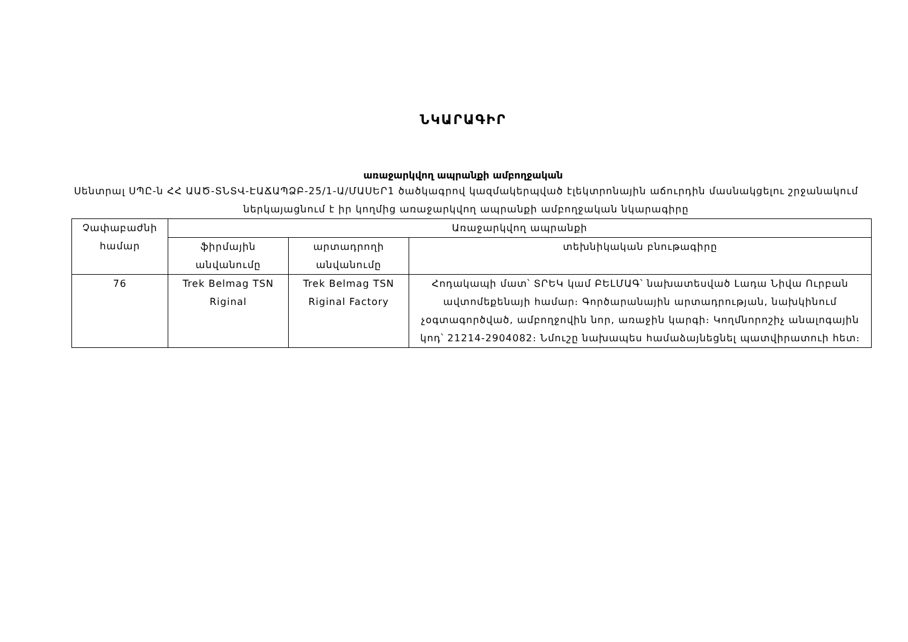ՆԿԱՐԱԳԻՐ
առաջարկվող ապրանքի ամբողջական
Սենտրալ ՍՊԸ-ն ՀՀ ԱԱԾ-ՏՆՏՎ-ԷԱՃԱՊՁԲ-25/1-Ա/ՄԱՍԵՐ1 ծածկագրով կազմակերպված էլեկտրոնային աճուրդին մասնակցելու շրջանակում ներկայացնում է իր կողմից առաջարկվող ապրանքի ամբողջական նկարագիրը
| Չափաբաժնի համար | Առաջարկվող ապրանքի | | |
| --- | --- | --- | --- |
| | ֆիրմային անվանումը | արտադրողի անվանումը | տեխնիկական բնութագիրը |
| 76 | Trek Belmag TSN Riginal | Trek Belmag TSN Riginal Factory | Հոդակապի մատ՝ ՏՐԵԿ կամ ԲԵԼՄԱԳ՝ նախատեսված Լադա Նիվա Ուրբան ավտոմեքենայի համար։ Գործարանային արտադրության, նախկինում չօգտագործված, ամբողջովին նոր, առաջին կարգի։ Կողմնորոշիչ անալոգային կոդ՝ 21214-2904082։ Նմուշը նախապես համաձայնեցնել պատվիրատուի հետ։ |